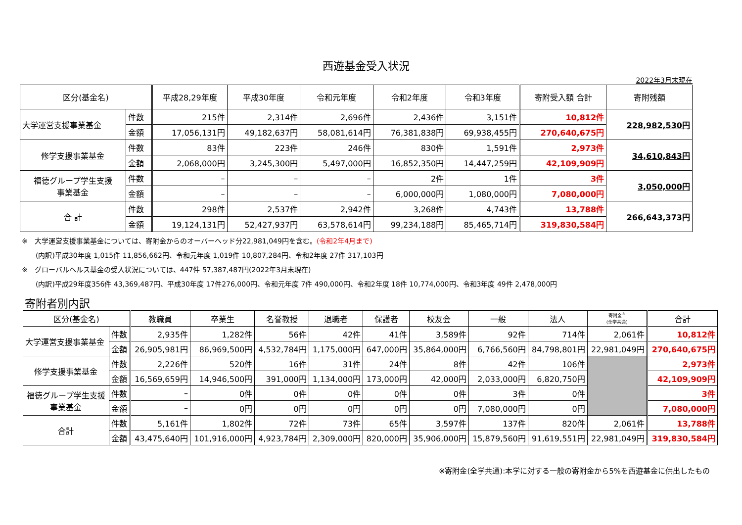西遊基金受入状況
2022年3月末現在
| 区分(基金名) | | 平成28,29年度 | 平成30年度 | 令和元年度 | 令和2年度 | 令和3年度 | 寄附受入額 合計 | 寄附残額 |
| --- | --- | --- | --- | --- | --- | --- | --- | --- |
| 大学運営支援事業基金 | 件数 | 215件 | 2,314件 | 2,696件 | 2,436件 | 3,151件 | 10,812件 | 228,982,530円 |
| | 金額 | 17,056,131円 | 49,182,637円 | 58,081,614円 | 76,381,838円 | 69,938,455円 | 270,640,675円 | |
| 修学支援事業基金 | 件数 | 83件 | 223件 | 246件 | 830件 | 1,591件 | 2,973件 | 34,610,843円 |
| | 金額 | 2,068,000円 | 3,245,300円 | 5,497,000円 | 16,852,350円 | 14,447,259円 | 42,109,909円 | |
| 福徳グループ学生支援 事業基金 | 件数 | – | – | – | 2件 | 1件 | 3件 | 3,050,000円 |
| | 金額 | – | – | – | 6,000,000円 | 1,080,000円 | 7,080,000円 | |
| 合 計 | 件数 | 298件 | 2,537件 | 2,942件 | 3,268件 | 4,743件 | 13,788件 | 266,643,373円 |
| | 金額 | 19,124,131円 | 52,427,937円 | 63,578,614円 | 99,234,188円 | 85,465,714円 | 319,830,584円 | |
※　大学運営支援事業基金については、寄附金からのオーバーヘッド分22,981,049円を含む。(令和2年4月まで)
　　(内訳)平成30年度 1,015件 11,856,662円、令和元年度 1,019件 10,807,284円、令和2年度 27件 317,103円
※　グローバルヘルス基金の受入状況については、447件 57,387,487円(2022年3月末現在)
　　(内訳)平成29年度356件 43,369,487円、平成30年度 17件276,000円、令和元年度 7件 490,000円、令和2年度 18件 10,774,000円、令和3年度 49件 2,478,000円
寄附者別内訳
| 区分(基金名) | | 教職員 | 卒業生 | 名誉教授 | 退職者 | 保護者 | 校友会 | 一般 | 法人 | 寄附金<sup>※</sup> (全学共通) | 合計 |
| --- | --- | --- | --- | --- | --- | --- | --- | --- | --- | --- | --- |
| 大学運営支援事業基金 | 件数 | 2,935件 | 1,282件 | 56件 | 42件 | 41件 | 3,589件 | 92件 | 714件 | 2,061件 | 10,812件 |
| | 金額 | 26,905,981円 | 86,969,500円 | 4,532,784円 | 1,175,000円 | 647,000円 | 35,864,000円 | 6,766,560円 | 84,798,801円 | 22,981,049円 | 270,640,675円 |
| 修学支援事業基金 | 件数 | 2,226件 | 520件 | 16件 | 31件 | 24件 | 8件 | 42件 | 106件 | | 2,973件 |
| | 金額 | 16,569,659円 | 14,946,500円 | 391,000円 | 1,134,000円 | 173,000円 | 42,000円 | 2,033,000円 | 6,820,750円 | | 42,109,909円 |
| 福徳グループ学生支援 事業基金 | 件数 | – | 0件 | 0件 | 0件 | 0件 | 0件 | 3件 | 0件 | | 3件 |
| | 金額 | – | 0円 | 0円 | 0円 | 0円 | 0円 | 7,080,000円 | 0円 | | 7,080,000円 |
| 合計 | 件数 | 5,161件 | 1,802件 | 72件 | 73件 | 65件 | 3,597件 | 137件 | 820件 | 2,061件 | 13,788件 |
| | 金額 | 43,475,640円 | 101,916,000円 | 4,923,784円 | 2,309,000円 | 820,000円 | 35,906,000円 | 15,879,560円 | 91,619,551円 | 22,981,049円 | 319,830,584円 |
※寄附金(全学共通):本学に対する一般の寄附金から5%を西遊基金に供出したもの